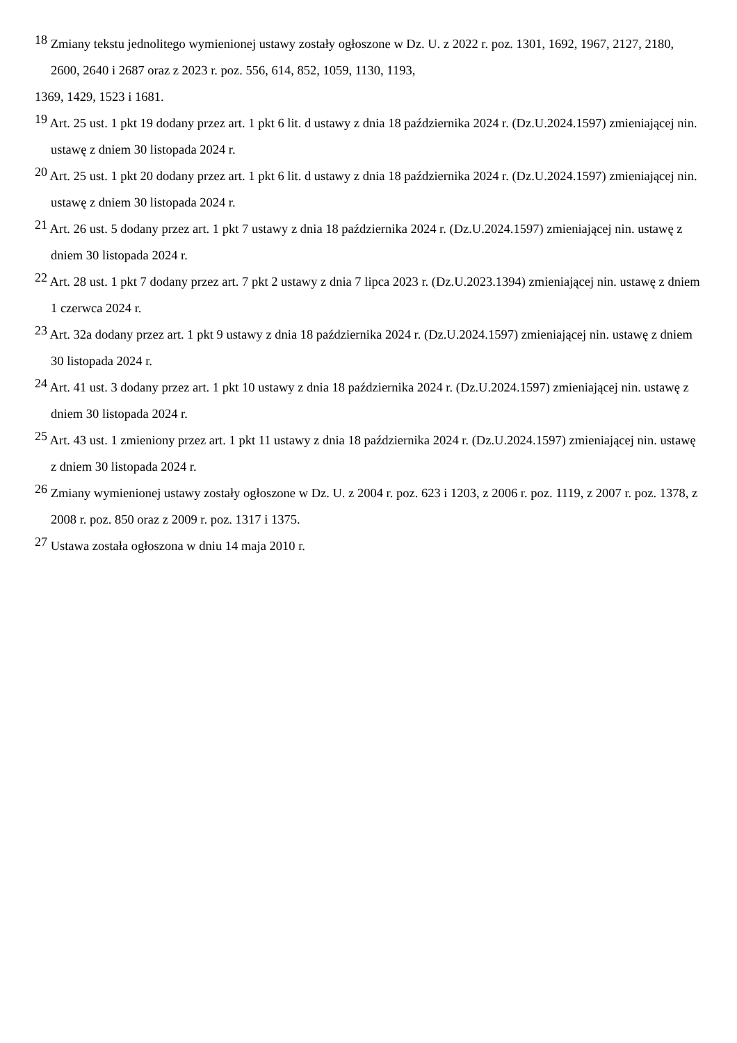<sup>18</sup> Zmiany tekstu jednolitego wymienionej ustawy zostały ogłoszone w Dz. U. z 2022 r. poz. 1301, 1692, 1967, 2127, 2180, 2600, 2640 i 2687 oraz z 2023 r. poz. 556, 614, 852, 1059, 1130, 1193,
1369, 1429, 1523 i 1681.
<sup>19</sup> Art. 25 ust. 1 pkt 19 dodany przez art. 1 pkt 6 lit. d ustawy z dnia 18 października 2024 r. (Dz.U.2024.1597) zmieniającej nin. ustawę z dniem 30 listopada 2024 r.
<sup>20</sup> Art. 25 ust. 1 pkt 20 dodany przez art. 1 pkt 6 lit. d ustawy z dnia 18 października 2024 r. (Dz.U.2024.1597) zmieniającej nin. ustawę z dniem 30 listopada 2024 r.
<sup>21</sup> Art. 26 ust. 5 dodany przez art. 1 pkt 7 ustawy z dnia 18 października 2024 r. (Dz.U.2024.1597) zmieniającej nin. ustawę z dniem 30 listopada 2024 r.
<sup>22</sup> Art. 28 ust. 1 pkt 7 dodany przez art. 7 pkt 2 ustawy z dnia 7 lipca 2023 r. (Dz.U.2023.1394) zmieniającej nin. ustawę z dniem 1 czerwca 2024 r.
<sup>23</sup> Art. 32a dodany przez art. 1 pkt 9 ustawy z dnia 18 października 2024 r. (Dz.U.2024.1597) zmieniającej nin. ustawę z dniem 30 listopada 2024 r.
<sup>24</sup> Art. 41 ust. 3 dodany przez art. 1 pkt 10 ustawy z dnia 18 października 2024 r. (Dz.U.2024.1597) zmieniającej nin. ustawę z dniem 30 listopada 2024 r.
<sup>25</sup> Art. 43 ust. 1 zmieniony przez art. 1 pkt 11 ustawy z dnia 18 października 2024 r. (Dz.U.2024.1597) zmieniającej nin. ustawę z dniem 30 listopada 2024 r.
<sup>26</sup> Zmiany wymienionej ustawy zostały ogłoszone w Dz. U. z 2004 r. poz. 623 i 1203, z 2006 r. poz. 1119, z 2007 r. poz. 1378, z 2008 r. poz. 850 oraz z 2009 r. poz. 1317 i 1375.
<sup>27</sup> Ustawa została ogłoszona w dniu 14 maja 2010 r.